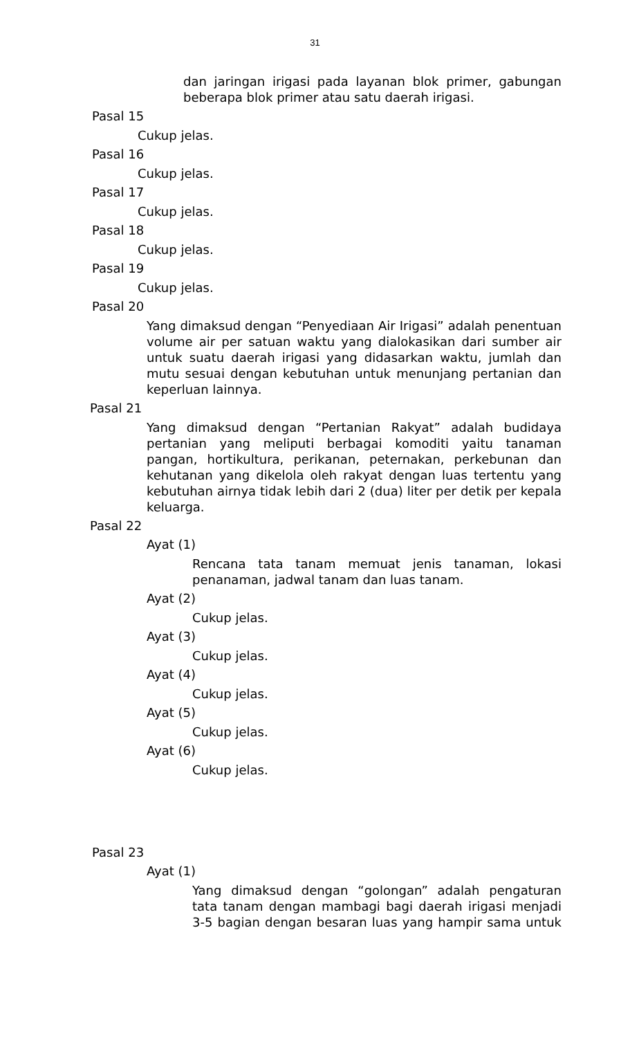31
dan jaringan irigasi pada layanan blok primer, gabungan beberapa blok primer atau satu daerah irigasi.
Pasal 15
Cukup jelas.
Pasal 16
Cukup jelas.
Pasal 17
Cukup jelas.
Pasal 18
Cukup jelas.
Pasal 19
Cukup jelas.
Pasal 20
Yang dimaksud dengan “Penyediaan Air Irigasi” adalah penentuan volume air per satuan waktu yang dialokasikan dari sumber air untuk suatu daerah irigasi yang didasarkan waktu, jumlah dan mutu sesuai dengan kebutuhan untuk menunjang pertanian dan keperluan lainnya.
Pasal 21
Yang dimaksud dengan “Pertanian Rakyat” adalah budidaya pertanian yang meliputi berbagai komoditi yaitu tanaman pangan, hortikultura, perikanan, peternakan, perkebunan dan kehutanan yang dikelola oleh rakyat dengan luas tertentu yang kebutuhan airnya tidak lebih dari 2 (dua) liter per detik per kepala keluarga.
Pasal 22
Ayat (1)
Rencana tata tanam memuat jenis tanaman, lokasi penanaman, jadwal tanam dan luas tanam.
Ayat (2)
Cukup jelas.
Ayat (3)
Cukup jelas.
Ayat (4)
Cukup jelas.
Ayat (5)
Cukup jelas.
Ayat (6)
Cukup jelas.
Pasal 23
Ayat (1)
Yang dimaksud dengan “golongan” adalah pengaturan tata tanam dengan mambagi bagi daerah irigasi menjadi 3-5 bagian dengan besaran luas yang hampir sama untuk